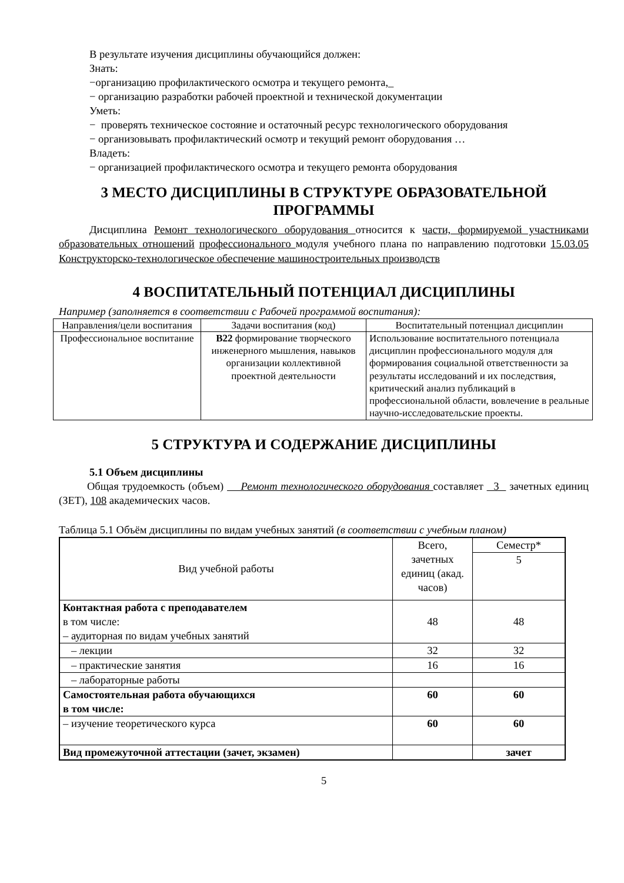В результате изучения дисциплины обучающийся должен:
Знать:
−организацию профилактического осмотра и текущего ремонта,_
− организацию разработки рабочей проектной и технической документации
Уметь:
− проверять техническое состояние и остаточный ресурс технологического оборудования
− организовывать профилактический осмотр и текущий ремонт оборудования …
Владеть:
− организацией профилактического осмотра и текущего ремонта оборудования
3 МЕСТО ДИСЦИПЛИНЫ В СТРУКТУРЕ ОБРАЗОВАТЕЛЬНОЙ ПРОГРАММЫ
Дисциплина Ремонт технологического оборудования относится к части, формируемой участниками образовательных отношений профессионального модуля учебного плана по направлению подготовки 15.03.05 Конструкторско-технологическое обеспечение машиностроительных производств
4 ВОСПИТАТЕЛЬНЫЙ ПОТЕНЦИАЛ ДИСЦИПЛИНЫ
Например (заполняется в соответствии с Рабочей программой воспитания):
| Направления/цели воспитания | Задачи воспитания (код) | Воспитательный потенциал дисциплин |
| Профессиональное воспитание | В22 формирование творческого инженерного мышления, навыков организации коллективной проектной деятельности | Использование воспитательного потенциала дисциплин профессионального модуля для формирования социальной ответственности за результаты исследований и их последствия, критический анализ публикаций в профессиональной области, вовлечение в реальные научно-исследовательские проекты. |
5 СТРУКТУРА И СОДЕРЖАНИЕ ДИСЦИПЛИНЫ
5.1 Объем дисциплины
Общая трудоемкость (объем) Ремонт технологического оборудования составляет 3 зачетных единиц (ЗЕТ), 108 академических часов.
Таблица 5.1 Объём дисциплины по видам учебных занятий (в соответствии с учебным планом)
| Вид учебной работы | Всего, зачетных единиц (акад. часов) | Семестр* |
| | | 5 |
| Контактная работа с преподавателем в том числе: – аудиторная по видам учебных занятий | 48 | 48 |
| – лекции | 32 | 32 |
| – практические занятия | 16 | 16 |
| – лабораторные работы | | |
| Самостоятельная работа обучающихся в том числе: | 60 | 60 |
| – изучение теоретического курса | 60 | 60 |
| Вид промежуточной аттестации (зачет, экзамен) | | зачет |
5